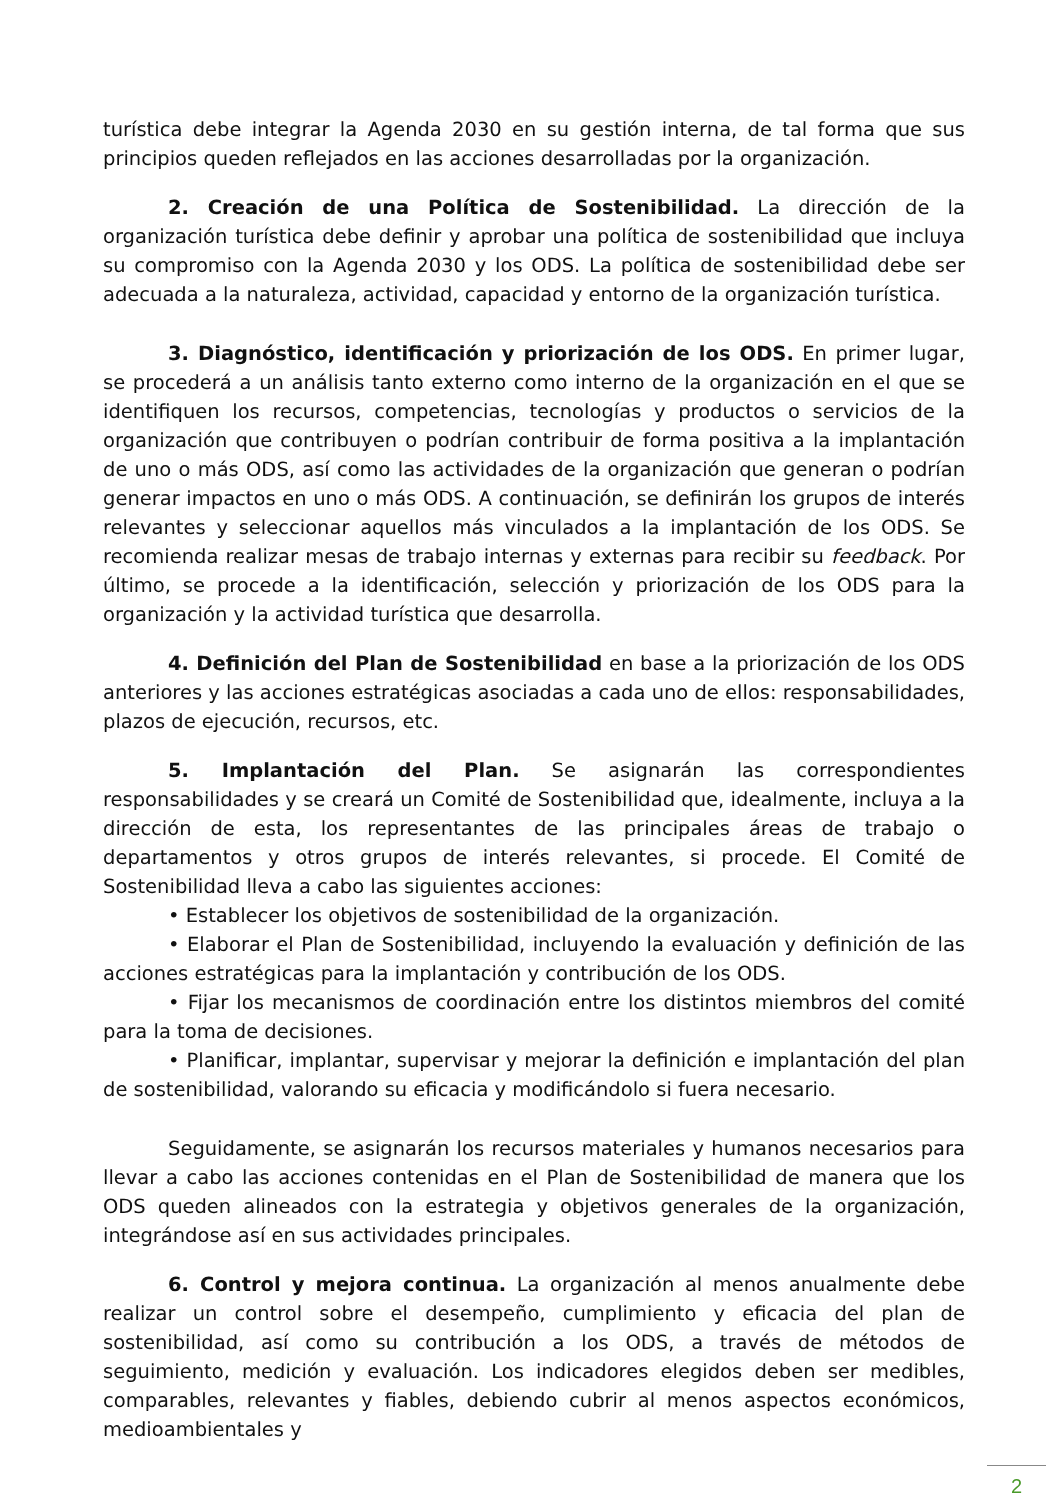turística debe integrar la Agenda 2030 en su gestión interna, de tal forma que sus principios queden reflejados en las acciones desarrolladas por la organización.
2. Creación de una Política de Sostenibilidad. La dirección de la organización turística debe definir y aprobar una política de sostenibilidad que incluya su compromiso con la Agenda 2030 y los ODS. La política de sostenibilidad debe ser adecuada a la naturaleza, actividad, capacidad y entorno de la organización turística.
3. Diagnóstico, identificación y priorización de los ODS. En primer lugar, se procederá a un análisis tanto externo como interno de la organización en el que se identifiquen los recursos, competencias, tecnologías y productos o servicios de la organización que contribuyen o podrían contribuir de forma positiva a la implantación de uno o más ODS, así como las actividades de la organización que generan o podrían generar impactos en uno o más ODS. A continuación, se definirán los grupos de interés relevantes y seleccionar aquellos más vinculados a la implantación de los ODS. Se recomienda realizar mesas de trabajo internas y externas para recibir su feedback. Por último, se procede a la identificación, selección y priorización de los ODS para la organización y la actividad turística que desarrolla.
4. Definición del Plan de Sostenibilidad en base a la priorización de los ODS anteriores y las acciones estratégicas asociadas a cada uno de ellos: responsabilidades, plazos de ejecución, recursos, etc.
5. Implantación del Plan. Se asignarán las correspondientes responsabilidades y se creará un Comité de Sostenibilidad que, idealmente, incluya a la dirección de esta, los representantes de las principales áreas de trabajo o departamentos y otros grupos de interés relevantes, si procede. El Comité de Sostenibilidad lleva a cabo las siguientes acciones:
• Establecer los objetivos de sostenibilidad de la organización.
• Elaborar el Plan de Sostenibilidad, incluyendo la evaluación y definición de las acciones estratégicas para la implantación y contribución de los ODS.
• Fijar los mecanismos de coordinación entre los distintos miembros del comité para la toma de decisiones.
• Planificar, implantar, supervisar y mejorar la definición e implantación del plan de sostenibilidad, valorando su eficacia y modificándolo si fuera necesario.
Seguidamente, se asignarán los recursos materiales y humanos necesarios para llevar a cabo las acciones contenidas en el Plan de Sostenibilidad de manera que los ODS queden alineados con la estrategia y objetivos generales de la organización, integrándose así en sus actividades principales.
6. Control y mejora continua. La organización al menos anualmente debe realizar un control sobre el desempeño, cumplimiento y eficacia del plan de sostenibilidad, así como su contribución a los ODS, a través de métodos de seguimiento, medición y evaluación. Los indicadores elegidos deben ser medibles, comparables, relevantes y fiables, debiendo cubrir al menos aspectos económicos, medioambientales y
2